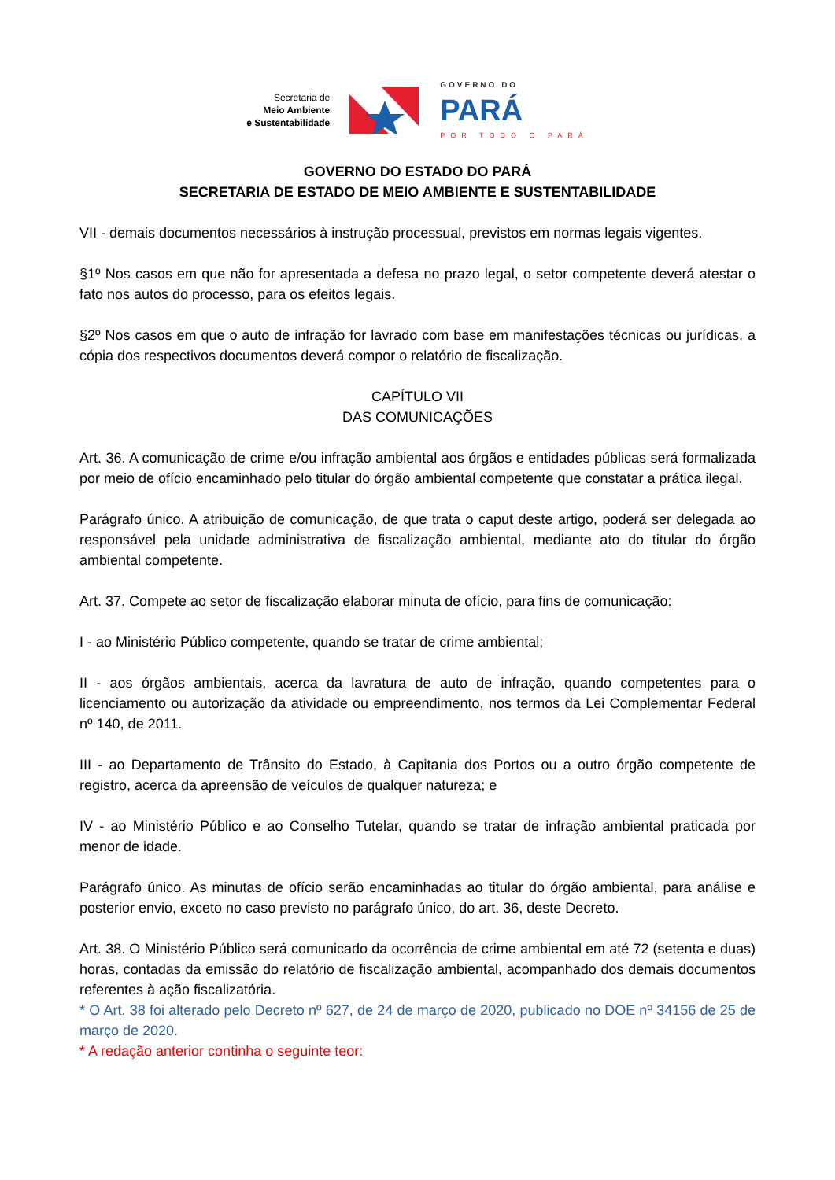Secretaria de
Meio Ambiente
e Sustentabilidade
GOVERNO DO
PARÁ
POR TODO O PARÁ
GOVERNO DO ESTADO DO PARÁ
SECRETARIA DE ESTADO DE MEIO AMBIENTE E SUSTENTABILIDADE
VII - demais documentos necessários à instrução processual, previstos em normas legais vigentes.
§1º Nos casos em que não for apresentada a defesa no prazo legal, o setor competente deverá atestar o fato nos autos do processo, para os efeitos legais.
§2º Nos casos em que o auto de infração for lavrado com base em manifestações técnicas ou jurídicas, a cópia dos respectivos documentos deverá compor o relatório de fiscalização.
CAPÍTULO VII
DAS COMUNICAÇÕES
Art. 36. A comunicação de crime e/ou infração ambiental aos órgãos e entidades públicas será formalizada por meio de ofício encaminhado pelo titular do órgão ambiental competente que constatar a prática ilegal.
Parágrafo único. A atribuição de comunicação, de que trata o caput deste artigo, poderá ser delegada ao responsável pela unidade administrativa de fiscalização ambiental, mediante ato do titular do órgão ambiental competente.
Art. 37. Compete ao setor de fiscalização elaborar minuta de ofício, para fins de comunicação:
I - ao Ministério Público competente, quando se tratar de crime ambiental;
II - aos órgãos ambientais, acerca da lavratura de auto de infração, quando competentes para o licenciamento ou autorização da atividade ou empreendimento, nos termos da Lei Complementar Federal nº 140, de 2011.
III - ao Departamento de Trânsito do Estado, à Capitania dos Portos ou a outro órgão competente de registro, acerca da apreensão de veículos de qualquer natureza; e
IV - ao Ministério Público e ao Conselho Tutelar, quando se tratar de infração ambiental praticada por menor de idade.
Parágrafo único. As minutas de ofício serão encaminhadas ao titular do órgão ambiental, para análise e posterior envio, exceto no caso previsto no parágrafo único, do art. 36, deste Decreto.
Art. 38. O Ministério Público será comunicado da ocorrência de crime ambiental em até 72 (setenta e duas) horas, contadas da emissão do relatório de fiscalização ambiental, acompanhado dos demais documentos referentes à ação fiscalizatória.
* O Art. 38 foi alterado pelo Decreto nº 627, de 24 de março de 2020, publicado no DOE nº 34156 de 25 de março de 2020.
* A redação anterior continha o seguinte teor: